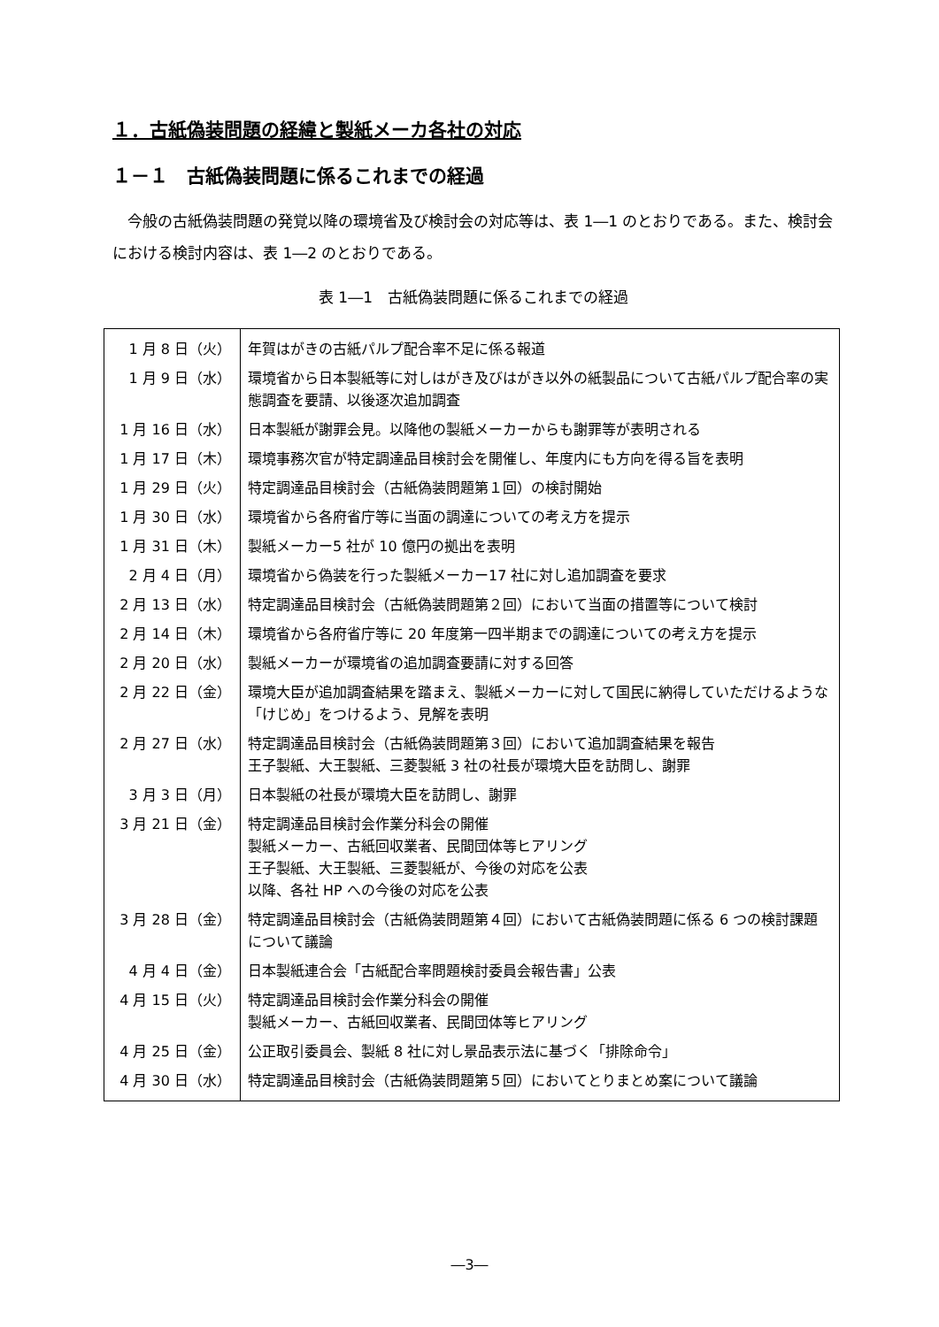１．古紙偽装問題の経緯と製紙メーカ各社の対応
１－１　古紙偽装問題に係るこれまでの経過
今般の古紙偽装問題の発覚以降の環境省及び検討会の対応等は、表 1―1 のとおりである。また、検討会における検討内容は、表 1―2 のとおりである。
表 1―1　古紙偽装問題に係るこれまでの経過
| 1 月 8 日（火） | 年賀はがきの古紙パルプ配合率不足に係る報道 |
| 1 月 9 日（水） | 環境省から日本製紙等に対しはがき及びはがき以外の紙製品について古紙パルプ配合率の実態調査を要請、以後逐次追加調査 |
| 1 月 16 日（水） | 日本製紙が謝罪会見。以降他の製紙メーカーからも謝罪等が表明される |
| 1 月 17 日（木） | 環境事務次官が特定調達品目検討会を開催し、年度内にも方向を得る旨を表明 |
| 1 月 29 日（火） | 特定調達品目検討会（古紙偽装問題第１回）の検討開始 |
| 1 月 30 日（水） | 環境省から各府省庁等に当面の調達についての考え方を提示 |
| 1 月 31 日（木） | 製紙メーカー5 社が 10 億円の拠出を表明 |
| 2 月 4 日（月） | 環境省から偽装を行った製紙メーカー17 社に対し追加調査を要求 |
| 2 月 13 日（水） | 特定調達品目検討会（古紙偽装問題第２回）において当面の措置等について検討 |
| 2 月 14 日（木） | 環境省から各府省庁等に 20 年度第一四半期までの調達についての考え方を提示 |
| 2 月 20 日（水） | 製紙メーカーが環境省の追加調査要請に対する回答 |
| 2 月 22 日（金） | 環境大臣が追加調査結果を踏まえ、製紙メーカーに対して国民に納得していただけるような「けじめ」をつけるよう、見解を表明 |
| 2 月 27 日（水） | 特定調達品目検討会（古紙偽装問題第３回）において追加調査結果を報告 王子製紙、大王製紙、三菱製紙 3 社の社長が環境大臣を訪問し、謝罪 |
| 3 月 3 日（月） | 日本製紙の社長が環境大臣を訪問し、謝罪 |
| 3 月 21 日（金） | 特定調達品目検討会作業分科会の開催 製紙メーカー、古紙回収業者、民間団体等ヒアリング 王子製紙、大王製紙、三菱製紙が、今後の対応を公表 以降、各社 HP への今後の対応を公表 |
| 3 月 28 日（金） | 特定調達品目検討会（古紙偽装問題第４回）において古紙偽装問題に係る 6 つの検討課題について議論 |
| 4 月 4 日（金） | 日本製紙連合会「古紙配合率問題検討委員会報告書」公表 |
| 4 月 15 日（火） | 特定調達品目検討会作業分科会の開催 製紙メーカー、古紙回収業者、民間団体等ヒアリング |
| 4 月 25 日（金） | 公正取引委員会、製紙 8 社に対し景品表示法に基づく「排除命令」 |
| 4 月 30 日（水） | 特定調達品目検討会（古紙偽装問題第５回）においてとりまとめ案について議論 |
―3―